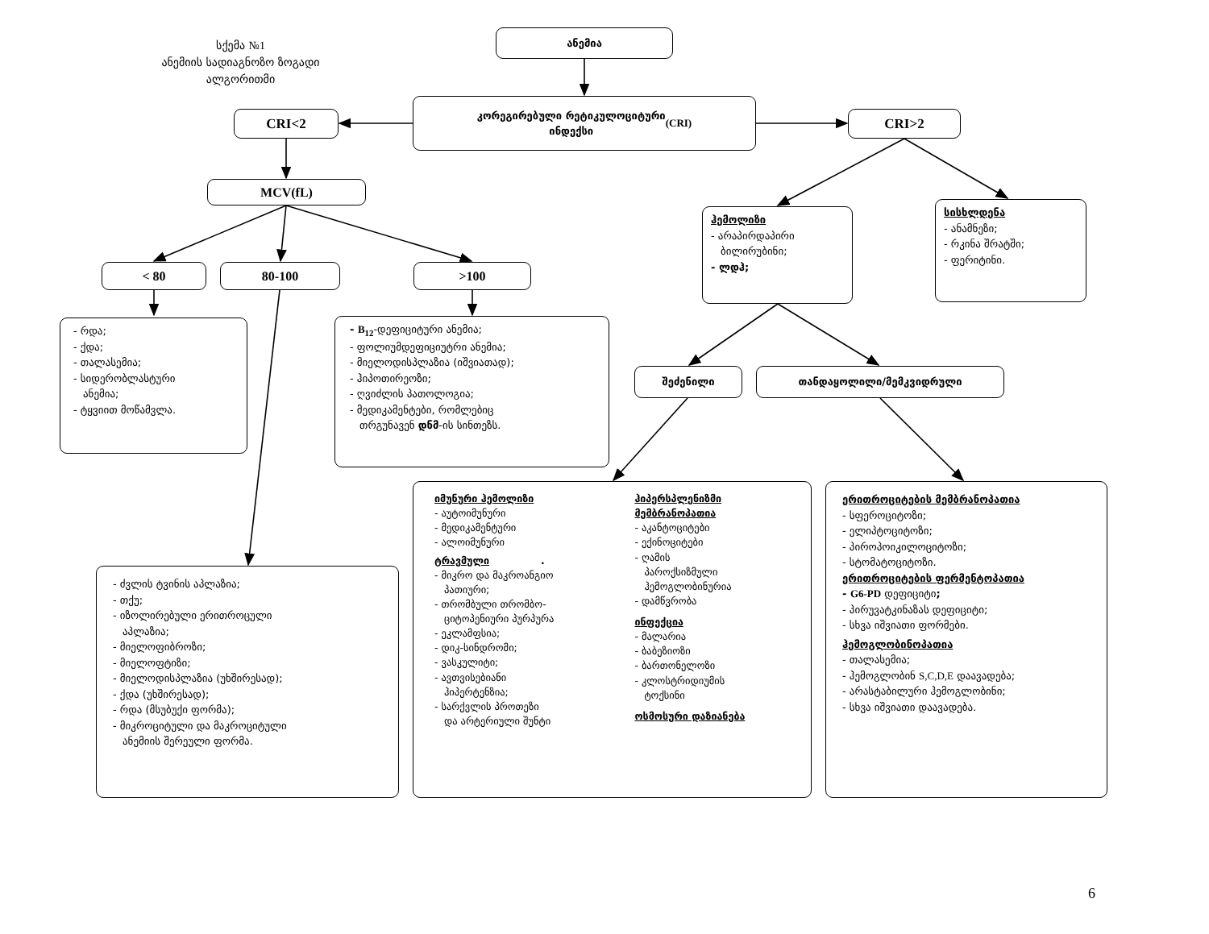სქემა №1
ანემიის სადიაგნოზო ზოგადი
ალგორითმი
ანემია
CRI<2
კორეგირებული რეტიკულოციტური
ინდექსი (CRI)
CRI>2
MCV(fL)
ჰემოლიზი
- არაპირდაპირი
ბილირუბინი;
- ლდჰ;
სისხლდენა
- ანამნეზი;
- რკინა შრატში;
- ფერიტინი.
< 80 80-100 >100
- რდა;
- ქდა;
- თალასემია;
- სიდერობლასტური
ანემია;
- ტყვიით მოწამვლა.
- B<sub>12</sub>-დეფიციტური ანემია;
- ფოლიუმდეფიციუტრი ანემია;
- მიელოდისპლაზია (იშვიათად);
- ჰიპოთირეოზი;
- ღვიძლის პათოლოგია;
- მედიკამენტები, რომლებიც
თრგუნავენ დნმ-ის სინთეზს.
შეძენილი თანდაყოლილი/მემკვიდრული
- ძვლის ტვინის აპლაზია;
- თქუ;
- იზოლირებული ერითროცული
აპლაზია;
- მიელოფიბროზი;
- მიელოფტიზი;
- მიელოდისპლაზია (უხშირესად);
- ქდა (უხშირესად);
- რდა (მსუბუქი ფორმა);
- მიკროციტული და მაკროციტული
ანემიის შერეული ფორმა.
იმუნური ჰემოლიზი
- აუტოიმუნური
- მედიკამენტური
- ალოიმუნური
ტრავმული .
- მიკრო და მაკროანგიო
პათიური;
- თრომბული თრომბო-
ციტოპენიური პურპურა
- ეკლამფსია;
- დიკ-სინდრომი;
- ვასკულიტი;
- ავთვისებიანი
ჰიპერტენზია;
- სარქვლის პროთეზი
და არტერიული შუნტი
ჰიპერსპლენიზმი მემბრანოპათია
- აკანტოციტები
- ექინოციტები
- ღამის
პაროქსიზმული
ჰემოგლობინურია
- დამწვრობა
ინფექცია
- მალარია
- ბაბეზიოზი
- ბართონელოზი
- კლოსტრიდიუმის
ტოქსინი
ოსმოსური დაზიანება
ერითროციტების მემბრანოპათია
- სფეროციტოზი;
- ელიპტოციტოზი;
- პიროპოიკილოციტოზი;
- სტომატოციტოზი.
ერითროციტების ფერმენტოპათია
- G6-PD დეფიციტი;
- პირუვატკინაზას დეფიციტი;
- სხვა იშვიათი ფორმები.
ჰემოგლობინოპათია
- თალასემია;
- ჰემოგლობინ S,C,D,E დაავადება;
- არასტაბილური ჰემოგლობინი;
- სხვა იშვიათი დაავადება.
6